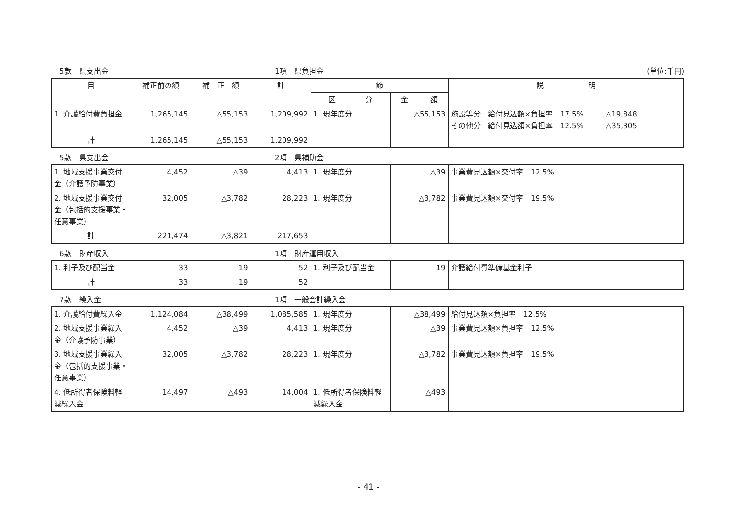5款　県支出金 1項　県負担金 (単位:千円)
| 目 | 補正前の額 | 補 正 額 | 計 | 節 | | 説 明 |
| --- | --- | --- | --- | --- | --- | --- |
| | | | | 区 分 | 金 額 | |
| 1. 介護給付費負担金 | 1,265,145 | △55,153 | 1,209,992 | 1. 現年度分 | △55,153 | 施設等分 給付見込額×負担率 17.5% △19,848 その他分 給付見込額×負担率 12.5% △35,305 |
| 計 | 1,265,145 | △55,153 | 1,209,992 | | | |
5款　県支出金 2項　県補助金
| 1. 地域支援事業交付金（介護予防事業） | 4,452 | △39 | 4,413 | 1. 現年度分 | △39 | 事業費見込額×交付率 12.5% |
| 2. 地域支援事業交付金（包括的支援事業・任意事業） | 32,005 | △3,782 | 28,223 | 1. 現年度分 | △3,782 | 事業費見込額×交付率 19.5% |
| 計 | 221,474 | △3,821 | 217,653 | | | |
6款　財産収入 1項　財産運用収入
| 1. 利子及び配当金 | 33 | 19 | 52 | 1. 利子及び配当金 | 19 | 介護給付費準備基金利子 |
| 計 | 33 | 19 | 52 | | | |
7款　繰入金 1項　一般会計繰入金
| 1. 介護給付費繰入金 | 1,124,084 | △38,499 | 1,085,585 | 1. 現年度分 | △38,499 | 給付見込額×負担率 12.5% |
| 2. 地域支援事業繰入金（介護予防事業） | 4,452 | △39 | 4,413 | 1. 現年度分 | △39 | 事業費見込額×負担率 12.5% |
| 3. 地域支援事業繰入金（包括的支援事業・任意事業） | 32,005 | △3,782 | 28,223 | 1. 現年度分 | △3,782 | 事業費見込額×負担率 19.5% |
| 4. 低所得者保険料軽減繰入金 | 14,497 | △493 | 14,004 | 1. 低所得者保険料軽減繰入金 | △493 | |
- 41 -